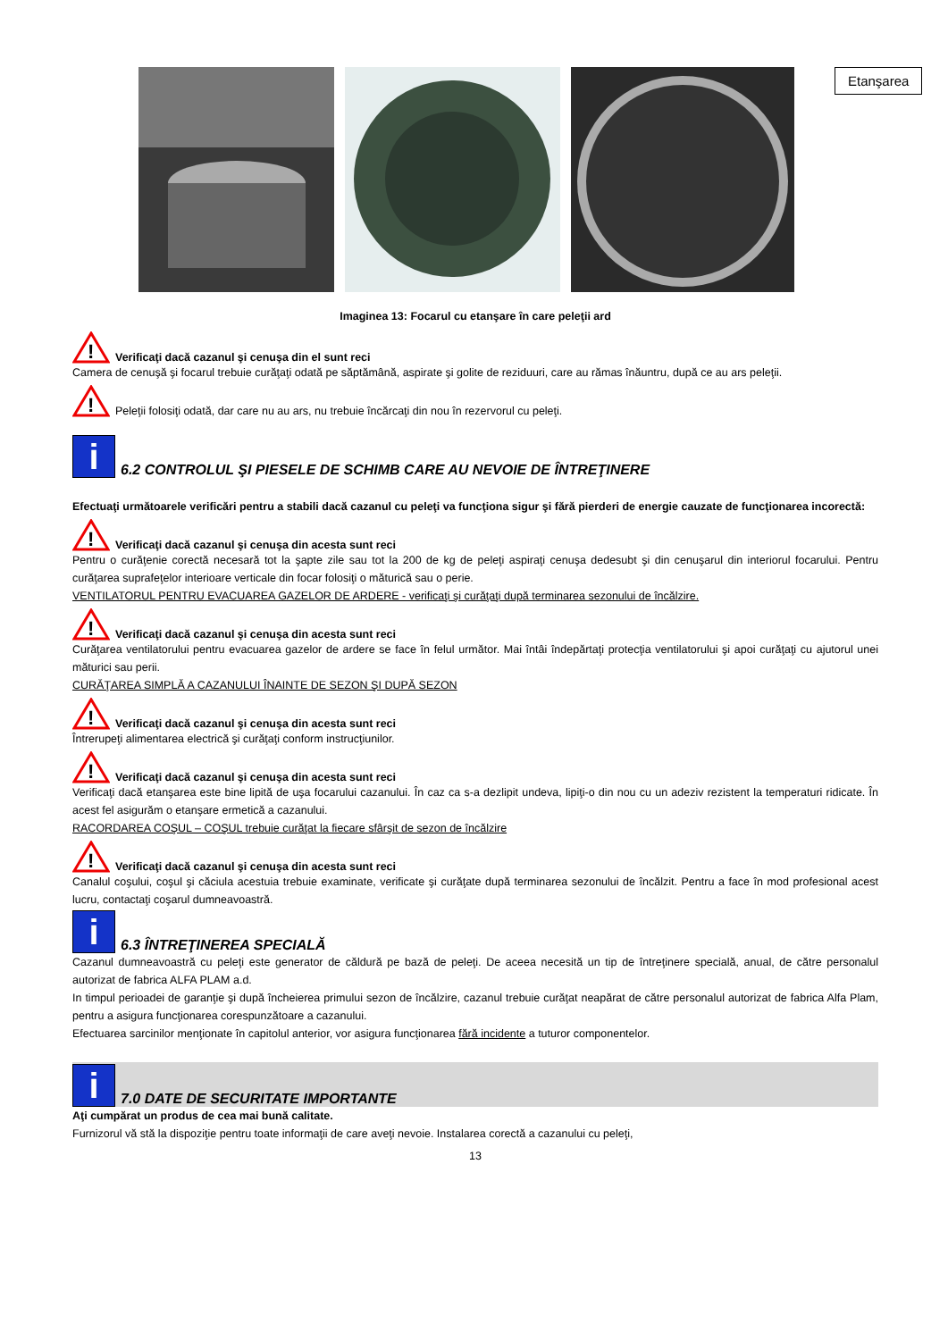Etanşarea
Imaginea 13: Focarul cu etanşare în care peleţii ard
!
Verificaţi dacă cazanul şi cenuşa din el sunt reci
Camera de cenuşă şi focarul trebuie curăţaţi odată pe săptămână, aspirate şi golite de reziduuri, care au rămas înăuntru, după ce au ars peleţii.
!
Peleţii folosiţi odată, dar care nu au ars, nu trebuie încărcaţi din nou în rezervorul cu peleţi.
i
6.2 CONTROLUL ŞI PIESELE DE SCHIMB CARE AU NEVOIE DE ÎNTREŢINERE
Efectuaţi următoarele verificări pentru a stabili dacă cazanul cu peleţi va funcţiona sigur şi fără pierderi de energie cauzate de funcţionarea incorectă:
!
Verificaţi dacă cazanul şi cenuşa din acesta sunt reci
Pentru o curăţenie corectă necesară tot la şapte zile sau tot la 200 de kg de peleţi aspiraţi cenuşa dedesubt şi din cenuşarul din interiorul focarului. Pentru curăţarea suprafeţelor interioare verticale din focar folosiţi o măturică sau o perie.
VENTILATORUL PENTRU EVACUAREA GAZELOR DE ARDERE - verificaţi şi curăţaţi după terminarea sezonului de încălzire.
!
Verificaţi dacă cazanul şi cenuşa din acesta sunt reci
Curăţarea ventilatorului pentru evacuarea gazelor de ardere se face în felul următor. Mai întâi îndepărtaţi protecţia ventilatorului şi apoi curăţaţi cu ajutorul unei măturici sau perii.
CURĂŢAREA SIMPLĂ A CAZANULUI ÎNAINTE DE SEZON ŞI DUPĂ SEZON
!
Verificaţi dacă cazanul şi cenuşa din acesta sunt reci
Întrerupeţi alimentarea electrică şi curăţaţi conform instrucţiunilor.
!
Verificaţi dacă cazanul şi cenuşa din acesta sunt reci
Verificaţi dacă etanşarea este bine lipită de uşa focarului cazanului. În caz ca s-a dezlipit undeva, lipiţi-o din nou cu un adeziv rezistent la temperaturi ridicate. În acest fel asigurăm o etanşare ermetică a cazanului.
RACORDAREA COŞUL – COŞUL trebuie curăţat la fiecare sfârşit de sezon de încălzire
!
Verificaţi dacă cazanul şi cenuşa din acesta sunt reci
Canalul coşului, coşul şi căciula acestuia trebuie examinate, verificate şi curăţate după terminarea sezonului de încălzit. Pentru a face în mod profesional acest lucru, contactaţi coşarul dumneavoastră.
i
6.3 ÎNTREŢINEREA SPECIALĂ
Cazanul dumneavoastră cu peleţi este generator de căldură pe bază de peleţi. De aceea necesită un tip de întreţinere specială, anual, de către personalul autorizat de fabrica ALFA PLAM a.d.
In timpul perioadei de garanţie şi după încheierea primului sezon de încălzire, cazanul trebuie curăţat neapărat de către personalul autorizat de fabrica Alfa Plam, pentru a asigura funcţionarea corespunzătoare a cazanului.
Efectuarea sarcinilor menţionate în capitolul anterior, vor asigura funcţionarea fără incidente a tuturor componentelor.
i
7.0 DATE DE SECURITATE IMPORTANTE
Aţi cumpărat un produs de cea mai bună calitate.
Furnizorul vă stă la dispoziţie pentru toate informaţii de care aveţi nevoie. Instalarea corectă a cazanului cu peleţi,
13